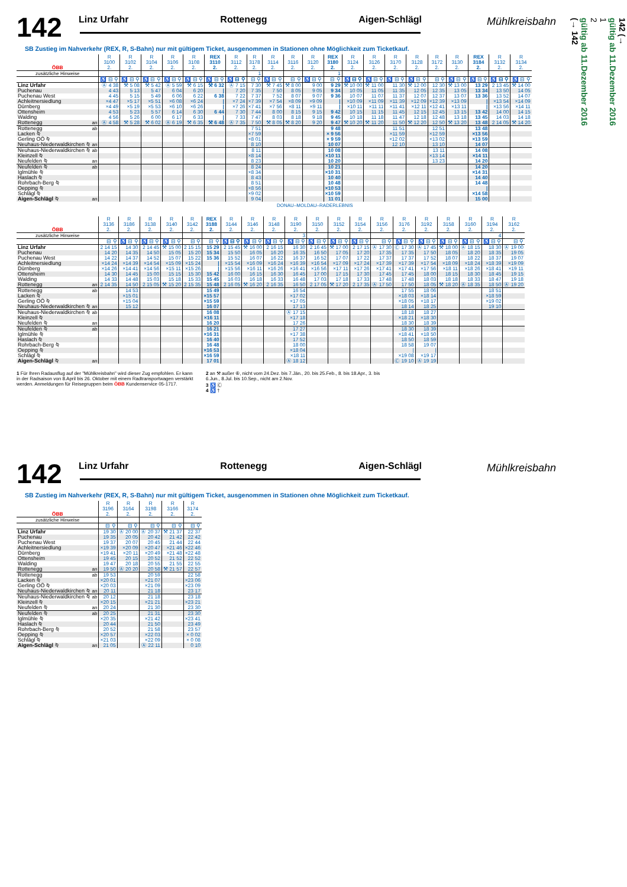142
Linz Urfahr Rottenegg Aigen-Schlägl
Mühlkreisbahn
SB Zustieg im Nahverkehr (REX, R, S-Bahn) nur mit gültigem Ticket, ausgenommen in Stationen ohne Möglichkeit zum Ticketkauf.
| ÖBB | | R 3100 2. | R 3102 2. | R 3104 2. | R 3106 2. | R 3108 2. | REX 3110 2. | R 3112 2. | R 3178 2. | R 3114 2. | R 3116 2. | R 3120 2. | REX 3180 2. | R 3124 2. | R 3126 2. | R 3170 2. | R 3128 2. | R 3172 2. | R 3130 2. | REX 3184 2. | R 3132 2. | R 3134 2. |
| --- | --- | --- | --- | --- | --- | --- | --- | --- | --- | --- | --- | --- | --- | --- | --- | --- | --- | --- | --- | --- | --- | --- |
| zusätzliche Hinweise | | | | | | | | | 1 | | | | 1 | | | | | | | | | |
| | | ♿ ⊟ ⚲ | ♿ ⊟ ⚲ | ♿ ⊟ ⚲ | ♿ ⊟ ⚲ | ♿ ⊟ ⚲ | ♿ ⊟ ⚲ | ♿ ⊟ ⚲ | ⊟ ⚲ | ♿ ⊟ ⚲ | ⊟ ⚲ | ♿ ⊟ ⚲ | ⊟ ⚲ | ♿ ⊟ ⚲ | ♿ ⊟ ⚲ | ♿ ⊟ ⚲ | ♿ ⊟ ⚲ | ⊟ ⚲ | ♿ ⊟ ⚲ | ♿ ⊟ ⚲ | ♿ ⊟ ⚲ | ♿ ⊟ ⚲ |
| Linz Urfahr | | Ⓐ 4 38 | ⚒ 5 08 | ⚒ 5 42 | Ⓐ 5 59 | ⚒ 6 15 | ⚒ 6 32 | Ⓐ 7 15 | 7 30 | ⚒ 7 45 | ⚒ 8 00 | 9 00 | 9 29 | ⚒ 10 00 | ⚒ 11 00 | 11 30 | ⚒ 12 00 | 12 30 | ⚒ 13 00 | 13 29 | 2 13 45 | ⚒ 14 00 |
| Puchenau | | 4 43 | 5 13 | 5 47 | 6 04 | 6 20 | / | 7 20 | 7 35 | 7 50 | 8 05 | 9 05 | 9 34 | 10 05 | 11 05 | 11 35 | 12 05 | 12 35 | 13 05 | 13 34 | 13 50 | 14 05 |
| Puchenau West | | 4 45 | 5 15 | 5 49 | 6 06 | 6 22 | 6 38 | 7 22 | 7 37 | 7 52 | 8 07 | 9 07 | 9 36 | 10 07 | 11 07 | 11 37 | 12 07 | 12 37 | 13 07 | 13 36 | 13 52 | 14 07 |
| Achleitnersiedlung | | ×4 47 | ×5 17 | ×5 51 | ×6 08 | ×6 24 | / | ×7 24 | ×7 39 | ×7 54 | ×8 09 | ×9 09 | / | ×10 09 | ×11 09 | ×11 39 | ×12 09 | ×12 39 | ×13 09 | / | ×13 54 | ×14 09 |
| Dürnberg | | ×4 49 | ×5 19 | ×5 53 | ×6 10 | ×6 26 | / | ×7 26 | ×7 41 | ×7 56 | ×8 11 | ×9 11 | / | ×10 11 | ×11 11 | ×11 41 | ×12 11 | ×12 41 | ×13 11 | / | ×13 56 | ×14 11 |
| Ottensheim | | 4 53 | 5 23 | 5 57 | 6 14 | 6 30 | 6 44 | 7 30 | 7 44 | 8 00 | 8 15 | 9 15 | 9 42 | 10 15 | 11 15 | 11 45 | 12 15 | 12 45 | 13 15 | 13 42 | 14 00 | 14 15 |
| Walding | | 4 56 | 5 26 | 6 00 | 6 17 | 6 33 | / | 7 33 | 7 47 | 8 03 | 8 18 | 9 18 | 9 45 | 10 18 | 11 18 | 11 47 | 12 18 | 12 48 | 13 18 | 13 45 | 14 03 | 14 18 |
| Rottenegg | an | Ⓐ 4 58 | ⚒ 5 28 | ⚒ 6 02 | Ⓐ 6 19 | ⚒ 6 35 | ⚒ 6 48 | Ⓐ 7 35 | 7 50 | ⚒ 8 05 | ⚒ 8 20 | 9 20 | 9 47 | ⚒ 10 20 | ⚒ 11 20 | 11 50 | ⚒ 12 20 | 12 50 | ⚒ 13 20 | 13 48 | 2 14 05 | ⚒ 14 20 |
| Rottenegg | ab | | | | | | | | 7 51 | | | | 9 48 | | | 11 51 | | 12 51 | | 13 48 | | |
| Lacken ⍉ | | | | | | | | | ×7 59 | | | | × 9 56 | | | ×11 59 | | ×12 59 | | ×13 56 | | |
| Gerling OÖ ⍉ | | | | | | | | | ×8 01 | | | | × 9 59 | | | ×12 02 | | ×13 02 | | ×13 59 | | |
| Neuhaus-Niederwaldkirchen ⍉ | an | | | | | | | | 8 10 | | | | 10 07 | | | 12 10 | | 13 10 | | 14 07 | | |
| Neuhaus-Niederwaldkirchen ⍉ | ab | | | | | | | | 8 11 | | | | 10 08 | | | | | 13 11 | | 14 08 | | |
| Kleinzell ⍉ | | | | | | | | | ×8 14 | | | | ×10 11 | | | | | ×13 14 | | ×14 11 | | |
| Neufelden ⍉ | an | | | | | | | | 8 23 | | | | 10 20 | | | | | 13 23 | | 14 20 | | |
| Neufelden ⍉ | ab | | | | | | | | 8 24 | | | | 10 21 | | | | | | | 14 20 | | |
| Iglmühle ⍉ | | | | | | | | | ×8 34 | | | | ×10 31 | | | | | | | ×14 31 | | |
| Haslach ⍉ | | | | | | | | | 8 43 | | | | 10 40 | | | | | | | 14 40 | | |
| Rohrbach-Berg ⍉ | | | | | | | | | 8 51 | | | | 10 48 | | | | | | | 14 48 | | |
| Oepping ⍉ | | | | | | | | | ×8 56 | | | | ×10 53 | | | | | | | / | | |
| Schlägl ⍉ | | | | | | | | | ×9 02 | | | | ×10 59 | | | | | | | ×14 58 | | |
| Aigen-Schlägl ⍉ | an | | | | | | | | 9 04 | | | | 11 01 | | | | | | | 15 00 | | |
DONAU–MOLDAU–RADERLEBNIS
| ÖBB | | R 3136 2. | R 3186 2. | R 3138 2. | R 3140 2. | R 3142 2. | REX 3188 2. | R 3144 2. | R 3146 2. | R 3148 2. | R 3190 2. | R 3150 2. | R 3152 2. | R 3154 2. | R 3156 2. | R 3176 2. | R 3192 2. | R 3158 2. | R 3160 2. | R 3194 2. | R 3162 2. |
| --- | --- | --- | --- | --- | --- | --- | --- | --- | --- | --- | --- | --- | --- | --- | --- | --- | --- | --- | --- | --- | --- |
| zusätzliche Hinweise | | | | | | | | | | | 3 | | | | | | | | | 4 | |
| | | ⊟ ⚲ | ♿ ⊟ ⚲ | ♿ ⊟ ⚲ | ♿ ⊟ ⚲ | ⊟ ⚲ | ⊟ ⚲ | ♿ ⊟ ⚲ | ♿ ⊟ ⚲ | ♿ ⊟ ⚲ | ♿ ⊟ ⚲ | ♿ ⊟ ⚲ | ♿ ⊟ ⚲ | ♿ ⊟ ⚲ | ⊟ ⚲ | ♿ ⊟ ⚲ | ♿ ⊟ ⚲ | ♿ ⊟ ⚲ | ♿ ⊟ ⚲ | ♿ ⊟ ⚲ | ⊟ ⚲ |
| Linz Urfahr | | 2 14 15 | 14 30 | 2 14 45 | ⚒ 15 00 | 2 15 15 | 15 29 | 2 15 45 | ⚒ 16 00 | 2 16 15 | 16 30 | 2 16 45 | ⚒ 17 00 | 2 17 15 | Ⓐ 17 30 | Ⓒ 17 30 | Ⓐ 17 45 | ⚒ 18 00 | Ⓐ 18 15 | 18 30 | Ⓐ 19 00 |
| Puchenau | | 14 20 | 14 35 | 14 50 | 15 05 | 15 20 | 15 34 | 15 50 | 16 05 | 16 20 | 16 35 | 16 50 | 17 05 | 17 20 | 17 35 | 17 35 | 17 50 | 18 05 | 18 20 | 18 35 | 19 05 |
| Puchenau West | | 14 22 | 14 37 | 14 52 | 15 07 | 15 22 | 15 36 | 15 52 | 16 07 | 16 22 | 16 37 | 16 52 | 17 07 | 17 22 | 17 37 | 17 37 | 17 52 | 18 07 | 18 22 | 18 37 | 19 07 |
| Achleitnersiedlung | | ×14 24 | ×14 39 | ×14 54 | ×15 09 | ×15 24 | / | ×15 54 | ×16 09 | ×16 24 | ×16 39 | ×16 54 | ×17 09 | ×17 24 | ×17 39 | ×17 39 | ×17 54 | ×18 09 | ×18 24 | ×18 39 | ×19 09 |
| Dürnberg | | ×14 26 | ×14 41 | ×14 56 | ×15 11 | ×15 26 | / | ×15 56 | ×16 11 | ×16 26 | ×16 41 | ×16 56 | ×17 11 | ×17 26 | ×17 41 | ×17 41 | ×17 56 | ×18 11 | ×18 26 | ×18 41 | ×19 11 |
| Ottensheim | | 14 30 | 14 45 | 15 00 | 15 15 | 15 30 | 15 42 | 16 00 | 16 15 | 16 30 | 16 45 | 17 00 | 17 15 | 17 30 | 17 45 | 17 45 | 18 00 | 18 15 | 18 30 | 18 45 | 19 15 |
| Walding | | 14 33 | 14 48 | 15 03 | 15 18 | 15 33 | 15 45 | 16 03 | 16 18 | 16 33 | 16 48 | 17 03 | 17 18 | 17 33 | 17 48 | 17 48 | 18 03 | 18 18 | 18 33 | 18 47 | 19 18 |
| Rottenegg | an | 2 14 35 | 14 50 | 2 15 05 | ⚒ 15 20 | 2 15 35 | 15 48 | 2 16 05 | ⚒ 16 20 | 2 16 35 | 16 50 | 2 17 05 | ⚒ 17 20 | 2 17 35 | Ⓐ 17 50 | 17 50 | 18 05 | ⚒ 18 20 | Ⓐ 18 35 | 18 50 | Ⓐ 19 20 |
| Rottenegg | ab | | 14 53 | | | | 15 49 | | | | 16 54 | | | | | 17 55 | 18 06 | | | 18 51 | |
| Lacken ⍉ | | | ×15 01 | | | | ×15 57 | | | | ×17 02 | | | | | ×18 03 | ×18 14 | | | ×18 59 | |
| Gerling OÖ ⍉ | | | ×15 04 | | | | ×15 59 | | | | ×17 05 | | | | | ×18 05 | ×18 17 | | | ×19 02 | |
| Neuhaus-Niederwaldkirchen ⍉ | an | | 15 12 | | | | 16 07 | | | | 17 13 | | | | | 18 14 | 18 25 | | | 19 10 | |
| Neuhaus-Niederwaldkirchen ⍉ | ab | | | | | | 16 08 | | | | Ⓐ 17 15 | | | | | 18 18 | 18 27 | | | | |
| Kleinzell ⍉ | | | | | | | ×16 11 | | | | ×17 18 | | | | | ×18 21 | ×18 30 | | | | |
| Neufelden ⍉ | an | | | | | | 16 20 | | | | 17 26 | | | | | 18 30 | 18 39 | | | | |
| Neufelden ⍉ | ab | | | | | | 16 21 | | | | 17 27 | | | | | 18 30 | 18 39 | | | | |
| Iglmühle ⍉ | | | | | | | ×16 31 | | | | ×17 38 | | | | | ×18 41 | ×18 50 | | | | |
| Haslach ⍉ | | | | | | | 16 40 | | | | 17 52 | | | | | 18 50 | 18 59 | | | | |
| Rohrbach-Berg ⍉ | | | | | | | 16 48 | | | | 18 00 | | | | | 18 58 | 19 07 | | | | |
| Oepping ⍉ | | | | | | | ×16 53 | | | | ×18 04 | | | | | / | / | | | | |
| Schlägl ⍉ | | | | | | | ×16 59 | | | | ×18 11 | | | | | ×19 08 | ×19 17 | | | | |
| Aigen-Schlägl ⍉ | an | | | | | | 17 01 | | | | Ⓐ 18 12 | | | | | Ⓒ 19 10 | Ⓐ 19 19 | | | | |
1 Für Ihren Radausflug auf der "Mühlkreisbahn" wird dieser Zug empfohlen. Er kann in der Radsaison von 8.April bis 26. Oktober mit einem Radtransportwagen verstärkt werden. Anmeldungen für Reisegruppen beim ÖBB Kundenservice 05-1717.
2 an ⚒ außer ⑥, nicht vom 24.Dez. bis 7.Jän., 20. bis 25.Feb., 8. bis 18.Apr., 3. bis 6.Jun., 8.Jul. bis 10.Sep., nicht am 2.Nov.
3 ♿ Ⓒ
4 ♿ †
142
Linz Urfahr Rottenegg Aigen-Schlägl
Mühlkreisbahn
SB Zustieg im Nahverkehr (REX, R, S-Bahn) nur mit gültigem Ticket, ausgenommen in Stationen ohne Möglichkeit zum Ticketkauf.
| ÖBB | | R 3196 2. | R 3164 2. | R 3198 2. | R 3166 2. | R 3174 2. |
| --- | --- | --- | --- | --- | --- | --- |
| zusätzliche Hinweise | | | | | | |
| | | ⊟ ⚲ | ⊟ ⚲ | ⊟ ⚲ | ⊟ ⚲ | ⊟ ⚲ |
| Linz Urfahr | | 19 30 | Ⓐ 20 00 | Ⓐ 20 37 | ⚒ 21 37 | 22 37 |
| Puchenau | | 19 35 | 20 05 | 20 42 | 21 42 | 22 42 |
| Puchenau West | | 19 37 | 20 07 | 20 45 | 21 44 | 22 44 |
| Achleitnersiedlung | | ×19 39 | ×20 09 | ×20 47 | ×21 46 | ×22 46 |
| Dürnberg | | ×19 41 | ×20 11 | ×20 49 | ×21 48 | ×22 48 |
| Ottensheim | | 19 45 | 20 15 | 20 52 | 21 52 | 22 52 |
| Walding | | 19 47 | 20 18 | 20 55 | 21 55 | 22 55 |
| Rottenegg | an | 19 50 | Ⓐ 20 20 | 20 58 | ⚒ 21 57 | 22 57 |
| Rottenegg | ab | 19 53 | | 20 59 | | 22 58 |
| Lacken ⍉ | | ×20 01 | | ×21 07 | | ×23 06 |
| Gerling OÖ ⍉ | | ×20 03 | | ×21 09 | | ×23 09 |
| Neuhaus-Niederwaldkirchen ⍉ | an | 20 11 | | 21 18 | | 23 17 |
| Neuhaus-Niederwaldkirchen ⍉ | ab | 20 12 | | 21 18 | | 23 18 |
| Kleinzell ⍉ | | ×20 15 | | ×21 21 | | ×23 21 |
| Neufelden ⍉ | an | 20 24 | | 21 30 | | 23 30 |
| Neufelden ⍉ | ab | 20 25 | | 21 31 | | 23 30 |
| Iglmühle ⍉ | | ×20 35 | | ×21 42 | | ×23 41 |
| Haslach ⍉ | | 20 44 | | 21 50 | | 23 49 |
| Rohrbach-Berg ⍉ | | 20 52 | | 21 58 | | 23 57 |
| Oepping ⍉ | | ×20 57 | | ×22 03 | | × 0 02 |
| Schlägl ⍉ | | ×21 03 | | ×22 09 | | × 0 08 |
| Aigen-Schlägl ⍉ | an | 21 05 | | Ⓐ 22 11 | | 0 10 |
142 (→
gültig ab 11.Dezember 2016
1
2
gültig ab 11.Dezember 2016
(→ 142